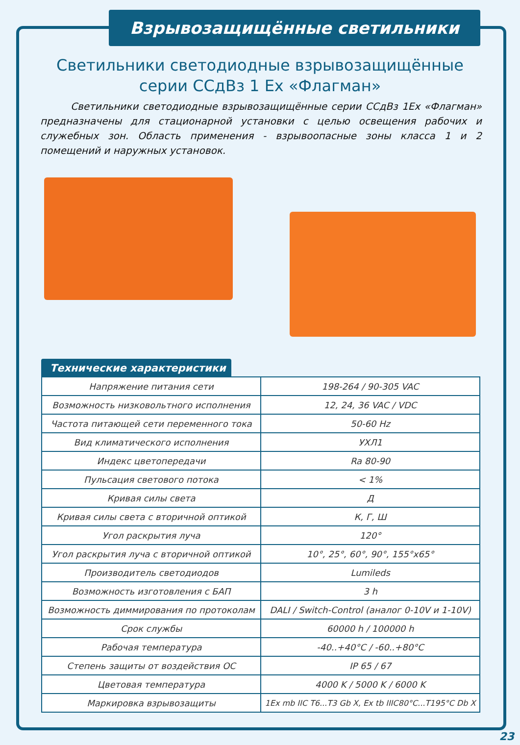Взрывозащищённые светильники
Светильники светодиодные взрывозащищённые
серии ССдВз 1 Ex «Флагман»
Светильники светодиодные взрывозащищённые серии ССдВз 1Ex «Флагман» предназначены для стационарной установки с целью освещения рабочих и служебных зон. Область применения - взрывоопасные зоны класса 1 и 2 помещений и наружных установок.
Технические характеристики
| Напряжение питания сети | 198-264 / 90-305 VAC |
| Возможность низковольтного исполнения | 12, 24, 36 VAC / VDC |
| Частота питающей сети переменного тока | 50-60 Hz |
| Вид климатического исполнения | УХЛ1 |
| Индекс цветопередачи | Ra 80-90 |
| Пульсация светового потока | < 1% |
| Кривая силы света | Д |
| Кривая силы света с вторичной оптикой | К, Г, Ш |
| Угол раскрытия луча | 120° |
| Угол раскрытия луча с вторичной оптикой | 10°, 25°, 60°, 90°, 155°x65° |
| Производитель светодиодов | Lumileds |
| Возможность изготовления с БАП | 3 h |
| Возможность диммирования по протоколам | DALI / Switch-Control (аналог 0-10V и 1-10V) |
| Срок службы | 60000 h / 100000 h |
| Рабочая температура | -40..+40°С / -60..+80°С |
| Степень защиты от воздействия ОС | IP 65 / 67 |
| Цветовая температура | 4000 K / 5000 K / 6000 K |
| Маркировка взрывозащиты | 1Ex mb IIC T6...T3 Gb X, Ex tb IIIC80°C...T195°C Db X |
23